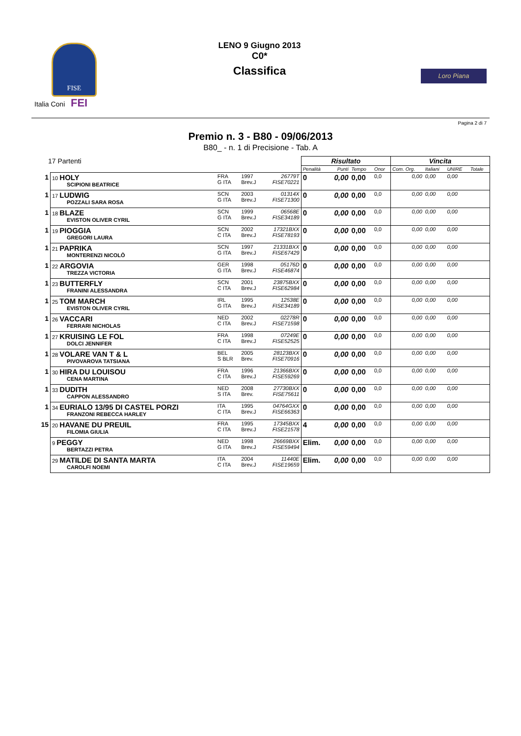FISE
Italia Coni FEI
LENO 9 Giugno 2013
C0*
Classifica
Loro Piana
Pagina 2 di 7
Premio n. 3 - B80 - 09/06/2013
B80_ - n. 1 di Precisione - Tab. A
| 17 Partenti | | | | | Risultato | | | | Vincita | | | |
| | | | | | Penalità | Punti | Tempo | Onor | Com. Org. | Italiani | UNIRE | Totale |
| 1 | 10 HOLY SCIPIONI BEATRICE | FRA G ITA | 1997 Brev.J | 26779T FISE70221 | 0 | 0,00 | 0,00 | 0,0 | 0,00 | 0,00 | 0,00 | |
| 1 | 17 LUDWIG POZZALI SARA ROSA | SCN G ITA | 2003 Brev.J | 01314X FISE71300 | 0 | 0,00 | 0,00 | 0,0 | 0,00 | 0,00 | 0,00 | |
| 1 | 18 BLAZE EVISTON OLIVER CYRIL | SCN G ITA | 1999 Brev.J | 06568E FISE34189 | 0 | 0,00 | 0,00 | 0,0 | 0,00 | 0,00 | 0,00 | |
| 1 | 19 PIOGGIA GREGORI LAURA | SCN C ITA | 2002 Brev.J | 17321BXX FISE78193 | 0 | 0,00 | 0,00 | 0,0 | 0,00 | 0,00 | 0,00 | |
| 1 | 21 PAPRIKA MONTERENZI NICOLÒ | SCN G ITA | 1997 Brev.J | 21331BXX FISE67429 | 0 | 0,00 | 0,00 | 0,0 | 0,00 | 0,00 | 0,00 | |
| 1 | 22 ARGOVIA TREZZA VICTORIA | GER G ITA | 1998 Brev.J | 05176D FISE46874 | 0 | 0,00 | 0,00 | 0,0 | 0,00 | 0,00 | 0,00 | |
| 1 | 23 BUTTERFLY FRANINI ALESSANDRA | SCN C ITA | 2001 Brev.J | 23875BXX FISE62984 | 0 | 0,00 | 0,00 | 0,0 | 0,00 | 0,00 | 0,00 | |
| 1 | 25 TOM MARCH EVISTON OLIVER CYRIL | IRL G ITA | 1995 Brev.J | 12538E FISE34189 | 0 | 0,00 | 0,00 | 0,0 | 0,00 | 0,00 | 0,00 | |
| 1 | 26 VACCARI FERRARI NICHOLAS | NED C ITA | 2002 Brev.J | 02278R FISE71598 | 0 | 0,00 | 0,00 | 0,0 | 0,00 | 0,00 | 0,00 | |
| 1 | 27 KRUISING LE FOL DOLCI JENNIFER | FRA C ITA | 1998 Brev.J | 07249E FISE52525 | 0 | 0,00 | 0,00 | 0,0 | 0,00 | 0,00 | 0,00 | |
| 1 | 28 VOLARE VAN T & L PIVOVAROVA TATSIANA | BEL S BLR | 2005 Brev. | 28123BXX FISE70916 | 0 | 0,00 | 0,00 | 0,0 | 0,00 | 0,00 | 0,00 | |
| 1 | 30 HIRA DU LOUISOU CENA MARTINA | FRA C ITA | 1996 Brev.J | 21366BXX FISE59269 | 0 | 0,00 | 0,00 | 0,0 | 0,00 | 0,00 | 0,00 | |
| 1 | 33 DUDITH CAPPON ALESSANDRO | NED S ITA | 2008 Brev. | 27730BXX FISE75611 | 0 | 0,00 | 0,00 | 0,0 | 0,00 | 0,00 | 0,00 | |
| 1 | 34 EURIALO 13/95 DI CASTEL PORZI FRANZONI REBECCA HARLEY | ITA C ITA | 1995 Brev.J | 04764GXX FISE66363 | 0 | 0,00 | 0,00 | 0,0 | 0,00 | 0,00 | 0,00 | |
| 15 | 20 HAVANE DU PREUIL FILOMIA GIULIA | FRA C ITA | 1995 Brev.J | 17345BXX FISE21578 | 4 | 0,00 | 0,00 | 0,0 | 0,00 | 0,00 | 0,00 | |
| | 9 PEGGY BERTAZZI PETRA | NED G ITA | 1998 Brev.J | 26669BXX FISE59494 | Elim. | 0,00 | 0,00 | 0,0 | 0,00 | 0,00 | 0,00 | |
| | 29 MATILDE DI SANTA MARTA CAROLFI NOEMI | ITA C ITA | 2004 Brev.J | 11440E FISE19659 | Elim. | 0,00 | 0,00 | 0,0 | 0,00 | 0,00 | 0,00 | |